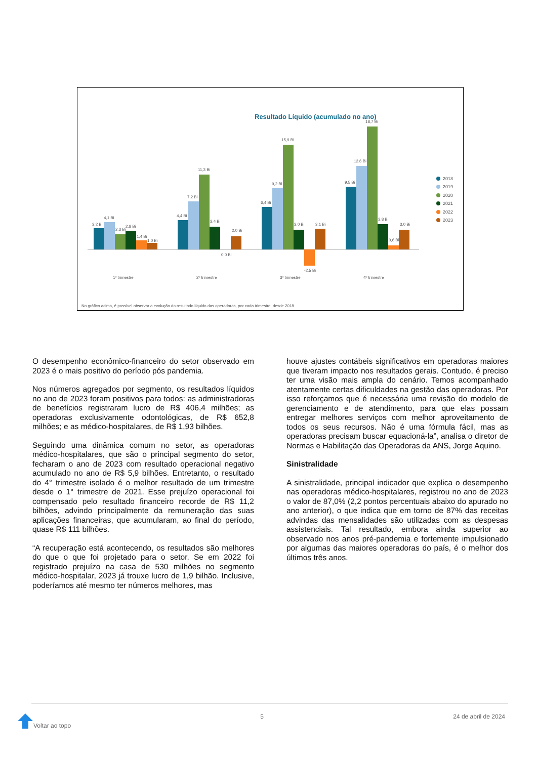Resultado Líquido (acumulado no ano)
3,2 Bi
4,1 Bi
2,3 Bi
2,8 Bi
1,4 Bi
1,0 Bi
4,4 Bi
7,2 Bi
11,3 Bi
3,4 Bi
0,0 Bi
2,0 Bi
6,4 Bi
9,2 Bi
15,9 Bi
3,0 Bi
-2,5 Bi
3,1 Bi
9,5 Bi
12,6 Bi
18,7 Bi
3,8 Bi
0,6 Bi
3,0 Bi
1º trimestre
2º trimestre
3º trimestre
4º trimestre
2018
2019
2020
2021
2022
2023
No gráfico acima, é possível observar a evolução do resultado líquido das operadoras, por cada trimestre, desde 2018
O desempenho econômico-financeiro do setor observado em 2023 é o mais positivo do período pós pandemia.
Nos números agregados por segmento, os resultados líquidos no ano de 2023 foram positivos para todos: as administradoras de benefícios registraram lucro de R$ 406,4 milhões; as operadoras exclusivamente odontológicas, de R$ 652,8 milhões; e as médico-hospitalares, de R$ 1,93 bilhões.
Seguindo uma dinâmica comum no setor, as operadoras médico-hospitalares, que são o principal segmento do setor, fecharam o ano de 2023 com resultado operacional negativo acumulado no ano de R$ 5,9 bilhões. Entretanto, o resultado do 4° trimestre isolado é o melhor resultado de um trimestre desde o 1° trimestre de 2021. Esse prejuízo operacional foi compensado pelo resultado financeiro recorde de R$ 11,2 bilhões, advindo principalmente da remuneração das suas aplicações financeiras, que acumularam, ao final do período, quase R$ 111 bilhões.
“A recuperação está acontecendo, os resultados são melhores do que o que foi projetado para o setor. Se em 2022 foi registrado prejuízo na casa de 530 milhões no segmento médico-hospitalar, 2023 já trouxe lucro de 1,9 bilhão. Inclusive, poderíamos até mesmo ter números melhores, mas
houve ajustes contábeis significativos em operadoras maiores que tiveram impacto nos resultados gerais. Contudo, é preciso ter uma visão mais ampla do cenário. Temos acompanhado atentamente certas dificuldades na gestão das operadoras. Por isso reforçamos que é necessária uma revisão do modelo de gerenciamento e de atendimento, para que elas possam entregar melhores serviços com melhor aproveitamento de todos os seus recursos. Não é uma fórmula fácil, mas as operadoras precisam buscar equacioná-la”, analisa o diretor de Normas e Habilitação das Operadoras da ANS, Jorge Aquino.
Sinistralidade
A sinistralidade, principal indicador que explica o desempenho nas operadoras médico-hospitalares, registrou no ano de 2023 o valor de 87,0% (2,2 pontos percentuais abaixo do apurado no ano anterior), o que indica que em torno de 87% das receitas advindas das mensalidades são utilizadas com as despesas assistenciais. Tal resultado, embora ainda superior ao observado nos anos pré-pandemia e fortemente impulsionado por algumas das maiores operadoras do país, é o melhor dos últimos três anos.
Voltar ao topo 5 24 de abril de 2024